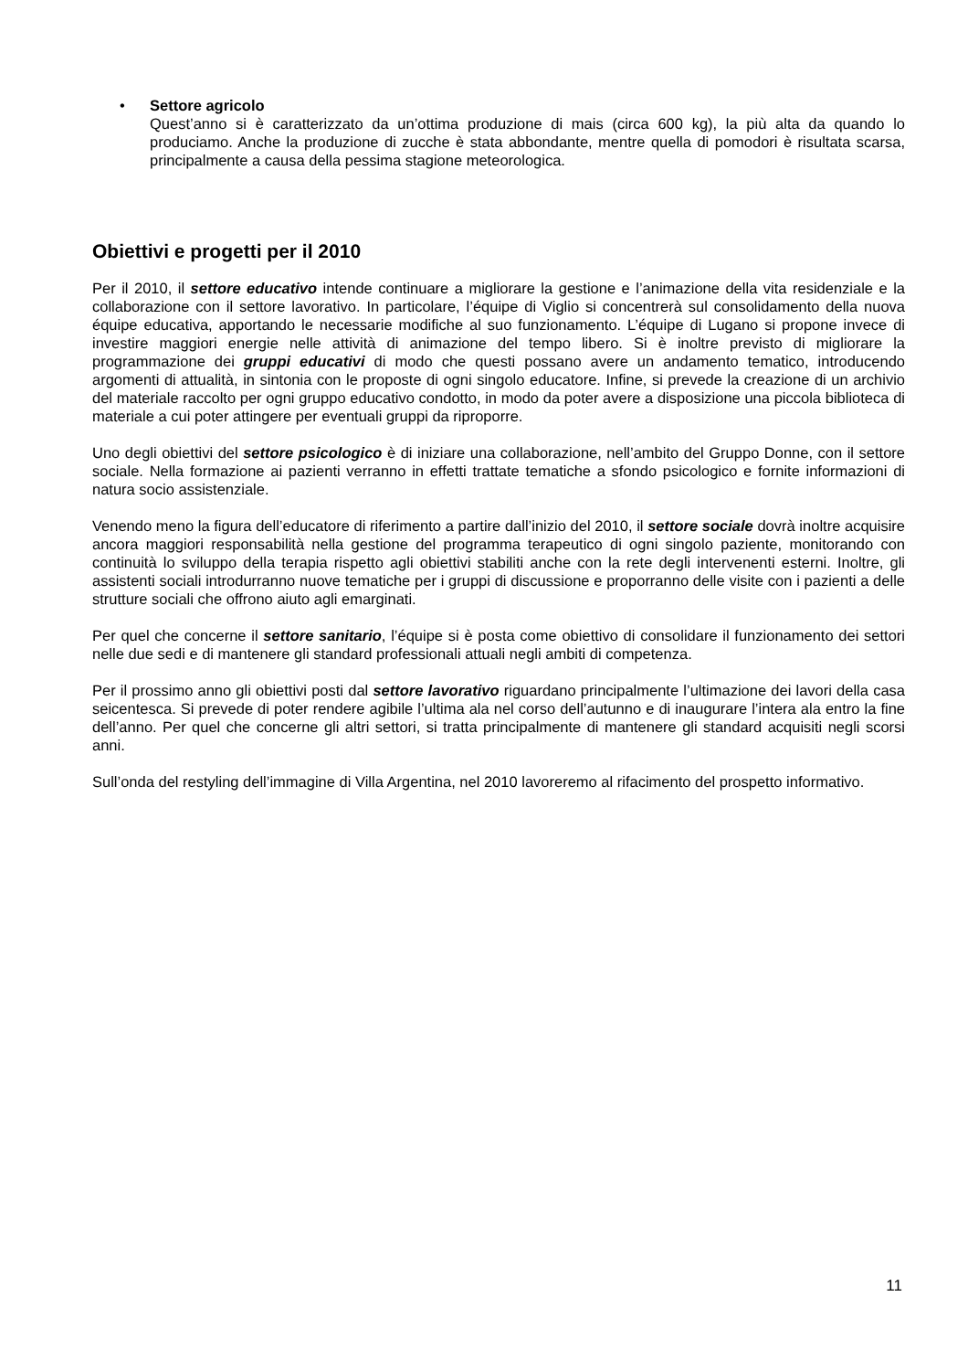• Settore agricolo
Quest’anno si è caratterizzato da un’ottima produzione di mais (circa 600 kg), la più alta da quando lo produciamo. Anche la produzione di zucche è stata abbondante, mentre quella di pomodori è risultata scarsa, principalmente a causa della pessima stagione meteorologica.
Obiettivi e progetti per il 2010
Per il 2010, il settore educativo intende continuare a migliorare la gestione e l’animazione della vita residenziale e la collaborazione con il settore lavorativo. In particolare, l’équipe di Viglio si concentrerà sul consolidamento della nuova équipe educativa, apportando le necessarie modifiche al suo funzionamento. L’équipe di Lugano si propone invece di investire maggiori energie nelle attività di animazione del tempo libero. Si è inoltre previsto di migliorare la programmazione dei gruppi educativi di modo che questi possano avere un andamento tematico, introducendo argomenti di attualità, in sintonia con le proposte di ogni singolo educatore. Infine, si prevede la creazione di un archivio del materiale raccolto per ogni gruppo educativo condotto, in modo da poter avere a disposizione una piccola biblioteca di materiale a cui poter attingere per eventuali gruppi da riproporre.
Uno degli obiettivi del settore psicologico è di iniziare una collaborazione, nell’ambito del Gruppo Donne, con il settore sociale. Nella formazione ai pazienti verranno in effetti trattate tematiche a sfondo psicologico e fornite informazioni di natura socio assistenziale.
Venendo meno la figura dell’educatore di riferimento a partire dall’inizio del 2010, il settore sociale dovrà inoltre acquisire ancora maggiori responsabilità nella gestione del programma terapeutico di ogni singolo paziente, monitorando con continuità lo sviluppo della terapia rispetto agli obiettivi stabiliti anche con la rete degli intervenenti esterni. Inoltre, gli assistenti sociali introdurranno nuove tematiche per i gruppi di discussione e proporranno delle visite con i pazienti a delle strutture sociali che offrono aiuto agli emarginati.
Per quel che concerne il settore sanitario, l’équipe si è posta come obiettivo di consolidare il funzionamento dei settori nelle due sedi e di mantenere gli standard professionali attuali negli ambiti di competenza.
Per il prossimo anno gli obiettivi posti dal settore lavorativo riguardano principalmente l’ultimazione dei lavori della casa seicentesca. Si prevede di poter rendere agibile l’ultima ala nel corso dell’autunno e di inaugurare l’intera ala entro la fine dell’anno. Per quel che concerne gli altri settori, si tratta principalmente di mantenere gli standard acquisiti negli scorsi anni.
Sull’onda del restyling dell’immagine di Villa Argentina, nel 2010 lavoreremo al rifacimento del prospetto informativo.
11